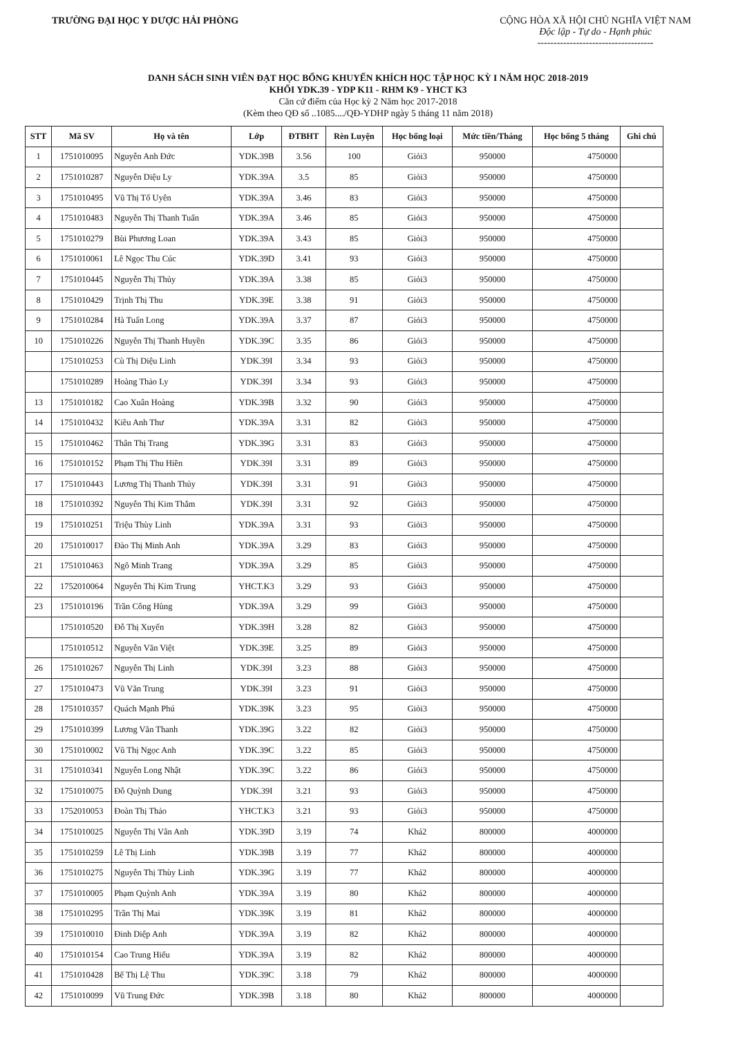TRƯỜNG ĐẠI HỌC Y DƯỢC HẢI PHÒNG
CỘNG HÒA XÃ HỘI CHỦ NGHĨA VIỆT NAM
Độc lập - Tự do - Hạnh phúc
------------------------------------
DANH SÁCH SINH VIÊN ĐẠT HỌC BỔNG KHUYẾN KHÍCH HỌC TẬP HỌC KỲ I NĂM HỌC 2018-2019
KHỐI YDK.39 - YDP K11 - RHM K9 - YHCT K3
Căn cứ điểm của Học kỳ 2 Năm học 2017-2018
(Kèm theo QĐ số ..1085..../QĐ-YDHP ngày 5 tháng 11 năm 2018)
| STT | Mã SV | Họ và tên | Lớp | ĐTBHT | Rèn Luyện | Học bổng loại | Mức tiền/Tháng | Học bổng 5 tháng | Ghi chú |
| --- | --- | --- | --- | --- | --- | --- | --- | --- | --- |
| 1 | 1751010095 | Nguyễn Anh Đức | YDK.39B | 3.56 | 100 | Giỏi3 | 950000 | 4750000 | |
| 2 | 1751010287 | Nguyễn Diệu Ly | YDK.39A | 3.5 | 85 | Giỏi3 | 950000 | 4750000 | |
| 3 | 1751010495 | Vũ Thị Tố Uyên | YDK.39A | 3.46 | 83 | Giỏi3 | 950000 | 4750000 | |
| 4 | 1751010483 | Nguyễn Thị Thanh Tuấn | YDK.39A | 3.46 | 85 | Giỏi3 | 950000 | 4750000 | |
| 5 | 1751010279 | Bùi Phương Loan | YDK.39A | 3.43 | 85 | Giỏi3 | 950000 | 4750000 | |
| 6 | 1751010061 | Lê Ngọc Thu Cúc | YDK.39D | 3.41 | 93 | Giỏi3 | 950000 | 4750000 | |
| 7 | 1751010445 | Nguyễn Thị Thủy | YDK.39A | 3.38 | 85 | Giỏi3 | 950000 | 4750000 | |
| 8 | 1751010429 | Trịnh Thị Thu | YDK.39E | 3.38 | 91 | Giỏi3 | 950000 | 4750000 | |
| 9 | 1751010284 | Hà Tuấn Long | YDK.39A | 3.37 | 87 | Giỏi3 | 950000 | 4750000 | |
| 10 | 1751010226 | Nguyễn Thị Thanh Huyền | YDK.39C | 3.35 | 86 | Giỏi3 | 950000 | 4750000 | |
| | 1751010253 | Cù Thị Diệu Linh | YDK.39I | 3.34 | 93 | Giỏi3 | 950000 | 4750000 | |
| | 1751010289 | Hoàng Thảo Ly | YDK.39I | 3.34 | 93 | Giỏi3 | 950000 | 4750000 | |
| 13 | 1751010182 | Cao Xuân Hoàng | YDK.39B | 3.32 | 90 | Giỏi3 | 950000 | 4750000 | |
| 14 | 1751010432 | Kiều Anh Thư | YDK.39A | 3.31 | 82 | Giỏi3 | 950000 | 4750000 | |
| 15 | 1751010462 | Thân Thị Trang | YDK.39G | 3.31 | 83 | Giỏi3 | 950000 | 4750000 | |
| 16 | 1751010152 | Phạm Thị Thu Hiền | YDK.39I | 3.31 | 89 | Giỏi3 | 950000 | 4750000 | |
| 17 | 1751010443 | Lương Thị Thanh Thủy | YDK.39I | 3.31 | 91 | Giỏi3 | 950000 | 4750000 | |
| 18 | 1751010392 | Nguyễn Thị Kim Thắm | YDK.39I | 3.31 | 92 | Giỏi3 | 950000 | 4750000 | |
| 19 | 1751010251 | Triệu Thùy Linh | YDK.39A | 3.31 | 93 | Giỏi3 | 950000 | 4750000 | |
| 20 | 1751010017 | Đào Thị Minh Anh | YDK.39A | 3.29 | 83 | Giỏi3 | 950000 | 4750000 | |
| 21 | 1751010463 | Ngô Minh Trang | YDK.39A | 3.29 | 85 | Giỏi3 | 950000 | 4750000 | |
| 22 | 1752010064 | Nguyễn Thị Kim Trung | YHCT.K3 | 3.29 | 93 | Giỏi3 | 950000 | 4750000 | |
| 23 | 1751010196 | Trần Công Hùng | YDK.39A | 3.29 | 99 | Giỏi3 | 950000 | 4750000 | |
| | 1751010520 | Đỗ Thị Xuyến | YDK.39H | 3.28 | 82 | Giỏi3 | 950000 | 4750000 | |
| | 1751010512 | Nguyễn Văn Việt | YDK.39E | 3.25 | 89 | Giỏi3 | 950000 | 4750000 | |
| 26 | 1751010267 | Nguyễn Thị Linh | YDK.39I | 3.23 | 88 | Giỏi3 | 950000 | 4750000 | |
| 27 | 1751010473 | Vũ Văn Trung | YDK.39I | 3.23 | 91 | Giỏi3 | 950000 | 4750000 | |
| 28 | 1751010357 | Quách Mạnh Phú | YDK.39K | 3.23 | 95 | Giỏi3 | 950000 | 4750000 | |
| 29 | 1751010399 | Lương Văn Thanh | YDK.39G | 3.22 | 82 | Giỏi3 | 950000 | 4750000 | |
| 30 | 1751010002 | Vũ Thị Ngọc Anh | YDK.39C | 3.22 | 85 | Giỏi3 | 950000 | 4750000 | |
| 31 | 1751010341 | Nguyễn Long Nhật | YDK.39C | 3.22 | 86 | Giỏi3 | 950000 | 4750000 | |
| 32 | 1751010075 | Đỗ Quỳnh Dung | YDK.39I | 3.21 | 93 | Giỏi3 | 950000 | 4750000 | |
| 33 | 1752010053 | Đoàn Thị Thảo | YHCT.K3 | 3.21 | 93 | Giỏi3 | 950000 | 4750000 | |
| 34 | 1751010025 | Nguyễn Thị Vân Anh | YDK.39D | 3.19 | 74 | Khá2 | 800000 | 4000000 | |
| 35 | 1751010259 | Lê Thị Linh | YDK.39B | 3.19 | 77 | Khá2 | 800000 | 4000000 | |
| 36 | 1751010275 | Nguyễn Thị Thùy Linh | YDK.39G | 3.19 | 77 | Khá2 | 800000 | 4000000 | |
| 37 | 1751010005 | Phạm Quỳnh Anh | YDK.39A | 3.19 | 80 | Khá2 | 800000 | 4000000 | |
| 38 | 1751010295 | Trần Thị Mai | YDK.39K | 3.19 | 81 | Khá2 | 800000 | 4000000 | |
| 39 | 1751010010 | Đinh Diệp Anh | YDK.39A | 3.19 | 82 | Khá2 | 800000 | 4000000 | |
| 40 | 1751010154 | Cao Trung Hiếu | YDK.39A | 3.19 | 82 | Khá2 | 800000 | 4000000 | |
| 41 | 1751010428 | Bế Thị Lệ Thu | YDK.39C | 3.18 | 79 | Khá2 | 800000 | 4000000 | |
| 42 | 1751010099 | Vũ Trung Đức | YDK.39B | 3.18 | 80 | Khá2 | 800000 | 4000000 | |